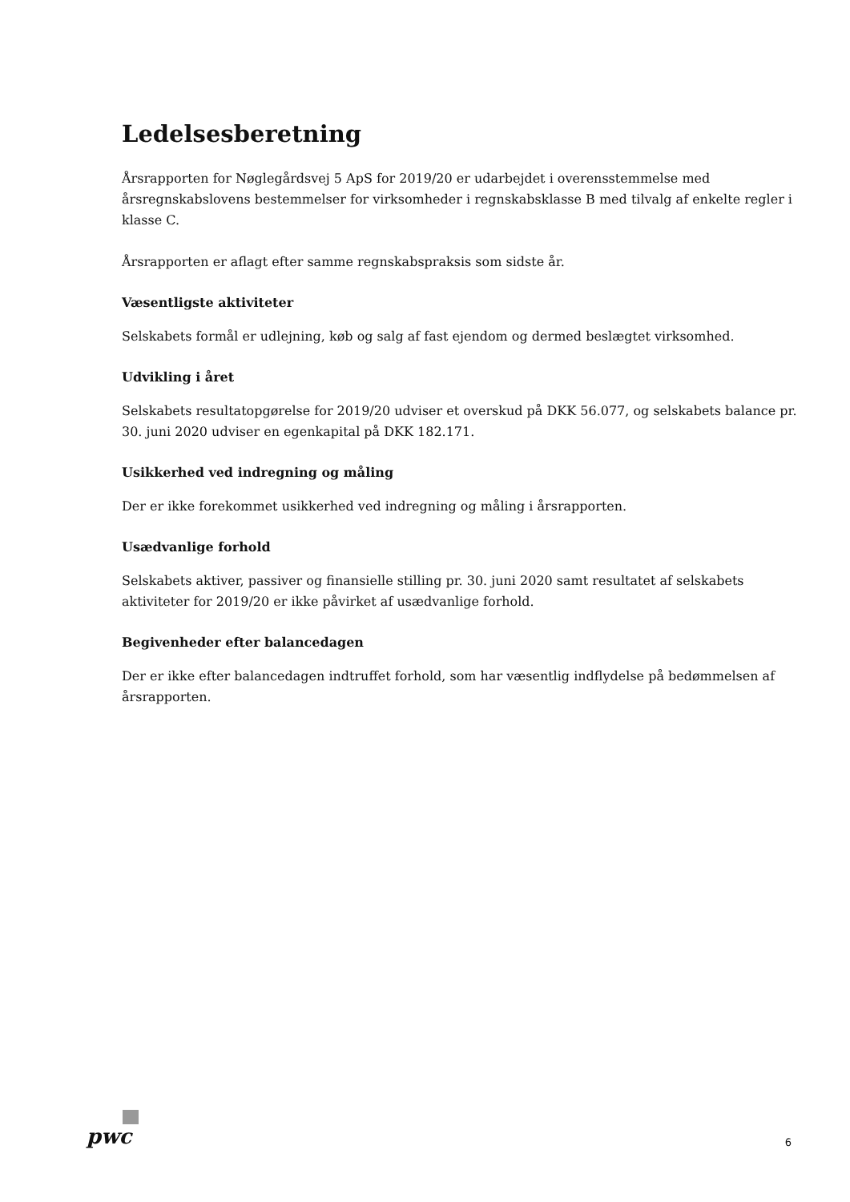Ledelsesberetning
Årsrapporten for Nøglegårdsvej 5 ApS for 2019/20 er udarbejdet i overensstemmelse med årsregnskabslovens bestemmelser for virksomheder i regnskabsklasse B med tilvalg af enkelte regler i klasse C.
Årsrapporten er aflagt efter samme regnskabspraksis som sidste år.
Væsentligste aktiviteter
Selskabets formål er udlejning, køb og salg af fast ejendom og dermed beslægtet virksomhed.
Udvikling i året
Selskabets resultatopgørelse for 2019/20 udviser et overskud på DKK 56.077, og selskabets balance pr. 30. juni 2020 udviser en egenkapital på DKK 182.171.
Usikkerhed ved indregning og måling
Der er ikke forekommet usikkerhed ved indregning og måling i årsrapporten.
Usædvanlige forhold
Selskabets aktiver, passiver og finansielle stilling pr. 30. juni 2020 samt resultatet af selskabets aktiviteter for 2019/20 er ikke påvirket af usædvanlige forhold.
Begivenheder efter balancedagen
Der er ikke efter balancedagen indtruffet forhold, som har væsentlig indflydelse på bedømmelsen af årsrapporten.
pwc
6